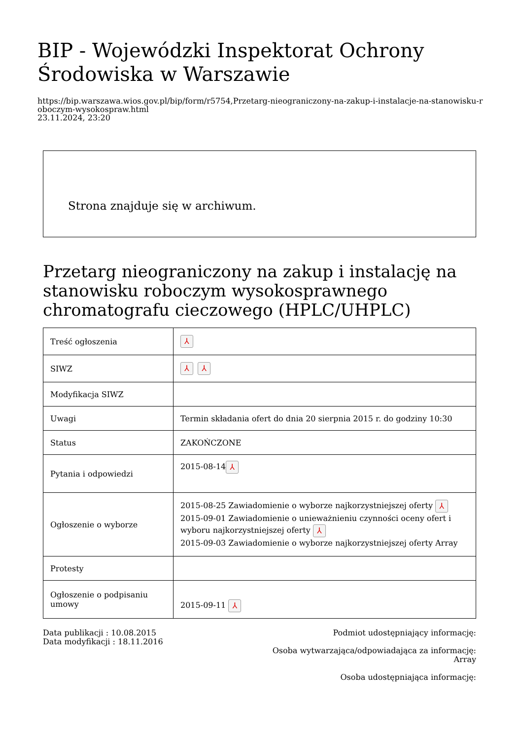BIP - Wojewódzki Inspektorat Ochrony Środowiska w Warszawie
https://bip.warszawa.wios.gov.pl/bip/form/r5754,Przetarg-nieograniczony-na-zakup-i-instalacje-na-stanowisku-roboczym-wysokospraw.html
23.11.2024, 23:20
Strona znajduje się w archiwum.
Przetarg nieograniczony na zakup i instalację na stanowisku roboczym wysokosprawnego chromatografu cieczowego (HPLC/UHPLC)
| Treść ogłoszenia | ⅄ |
| SIWZ | ⅄ ⅄ |
| Modyfikacja SIWZ | |
| Uwagi | Termin składania ofert do dnia 20 sierpnia 2015 r. do godziny 10:30 |
| Status | ZAKOŃCZONE |
| Pytania i odpowiedzi | 2015-08-14 ⅄ |
| Ogłoszenie o wyborze | 2015-08-25 Zawiadomienie o wyborze najkorzystniejszej oferty ⅄ 2015-09-01 Zawiadomienie o unieważnieniu czynności oceny ofert i wyboru najkorzystniejszej oferty ⅄ 2015-09-03 Zawiadomienie o wyborze najkorzystniejszej oferty Array |
| Protesty | |
| Ogłoszenie o podpisaniu umowy | 2015-09-11 ⅄ |
Data publikacji : 10.08.2015
Data modyfikacji : 18.11.2016
Podmiot udostępniający informację:
Osoba wytwarzająca/odpowiadająca za informację:
Array
Osoba udostępniająca informację: